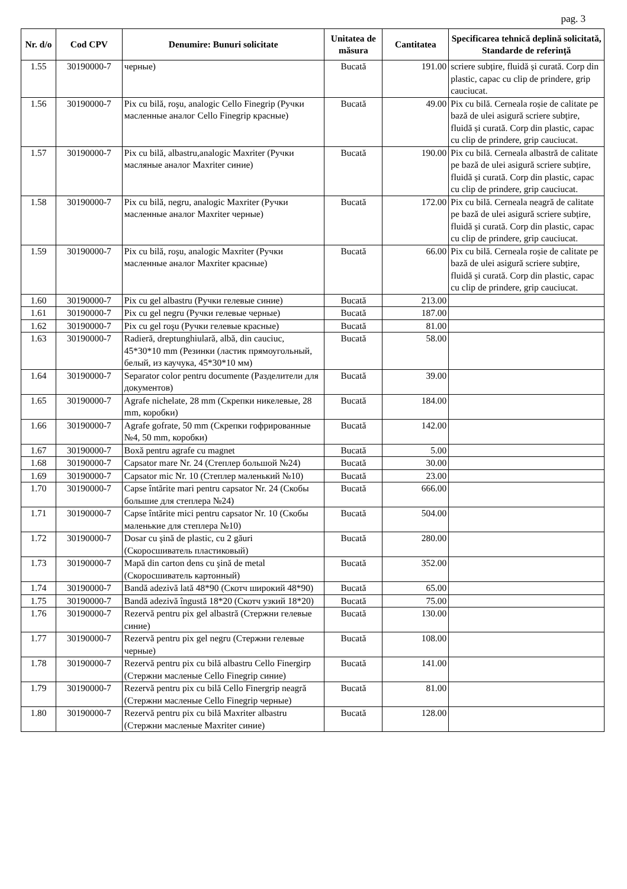pag. 3
| Nr. d/o | Cod CPV | Denumire: Bunuri solicitate | Unitatea de măsura | Cantitatea | Specificarea tehnică deplină solicitată, Standarde de referinţă |
| --- | --- | --- | --- | --- | --- |
| 1.55 | 30190000-7 | черные) | Bucată | 191.00 | scriere subțire, fluidă și curată. Corp din plastic, capac cu clip de prindere, grip cauciucat. |
| 1.56 | 30190000-7 | Pix cu bilă, roşu, analogic Cello Finegrip (Ручки масленные аналог Cello Finegrip красные) | Bucată | 49.00 | Pix cu bilă. Cerneala roșie de calitate pe bază de ulei asigură scriere subțire, fluidă și curată. Corp din plastic, capac cu clip de prindere, grip cauciucat. |
| 1.57 | 30190000-7 | Pix cu bilă, albastru,analogic Maxriter (Ручки масляные аналог Maxriter синие) | Bucată | 190.00 | Pix cu bilă. Cerneala albastră de calitate pe bază de ulei asigură scriere subțire, fluidă și curată. Corp din plastic, capac cu clip de prindere, grip cauciucat. |
| 1.58 | 30190000-7 | Pix cu bilă, negru, analogic Maxriter (Ручки масленные аналог Maxriter черные) | Bucată | 172.00 | Pix cu bilă. Cerneala neagră de calitate pe bază de ulei asigură scriere subțire, fluidă și curată. Corp din plastic, capac cu clip de prindere, grip cauciucat. |
| 1.59 | 30190000-7 | Pix cu bilă, roşu, analogic Maxriter (Ручки масленные аналог Maxriter красные) | Bucată | 66.00 | Pix cu bilă. Cerneala roșie de calitate pe bază de ulei asigură scriere subțire, fluidă și curată. Corp din plastic, capac cu clip de prindere, grip cauciucat. |
| 1.60 | 30190000-7 | Pix cu gel albastru (Ручки гелевые синие) | Bucată | 213.00 | |
| 1.61 | 30190000-7 | Pix cu gel negru (Ручки гелевые черные) | Bucată | 187.00 | |
| 1.62 | 30190000-7 | Pix cu gel roşu (Ручки гелевые красные) | Bucată | 81.00 | |
| 1.63 | 30190000-7 | Radieră, dreptunghiulară, albă, din cauciuc, 45*30*10 mm (Резинки (ластик прямоугольный, белый, из каучука, 45*30*10 мм) | Bucată | 58.00 | |
| 1.64 | 30190000-7 | Separator color pentru documente (Разделители для документов) | Bucată | 39.00 | |
| 1.65 | 30190000-7 | Agrafe nichelate, 28 mm (Скрепки никелевые, 28 mm, коробки) | Bucată | 184.00 | |
| 1.66 | 30190000-7 | Agrafe gofrate, 50 mm (Скрепки гофрированные №4, 50 mm, коробки) | Bucată | 142.00 | |
| 1.67 | 30190000-7 | Boxă pentru agrafe cu magnet | Bucată | 5.00 | |
| 1.68 | 30190000-7 | Capsator mare Nr. 24 (Степлер большой №24) | Bucată | 30.00 | |
| 1.69 | 30190000-7 | Capsator mic Nr. 10 (Степлер маленький №10) | Bucată | 23.00 | |
| 1.70 | 30190000-7 | Capse întărite mari pentru capsator Nr. 24 (Скобы большие для степлера №24) | Bucată | 666.00 | |
| 1.71 | 30190000-7 | Capse întărite mici pentru capsator Nr. 10 (Скобы маленькие для степлера №10) | Bucată | 504.00 | |
| 1.72 | 30190000-7 | Dosar cu şină de plastic, cu 2 găuri (Скоросшиватель пластиковый) | Bucată | 280.00 | |
| 1.73 | 30190000-7 | Mapă din carton dens cu şină de metal (Скоросшиватель картонный) | Bucată | 352.00 | |
| 1.74 | 30190000-7 | Bandă adezivă lată 48*90 (Скотч широкий 48*90) | Bucată | 65.00 | |
| 1.75 | 30190000-7 | Bandă adezivă îngustă 18*20 (Скотч узкий 18*20) | Bucată | 75.00 | |
| 1.76 | 30190000-7 | Rezervă pentru pix gel albastră (Стержни гелевые синие) | Bucată | 130.00 | |
| 1.77 | 30190000-7 | Rezervă pentru pix gel negru (Стержни гелевые черные) | Bucată | 108.00 | |
| 1.78 | 30190000-7 | Rezervă pentru pix cu bilă albastru Cello Finergirp (Стержни масленые Cello Finegrip синие) | Bucată | 141.00 | |
| 1.79 | 30190000-7 | Rezervă pentru pix cu bilă Cello Finergrip neagră (Стержни масленые Cello Finegrip черные) | Bucată | 81.00 | |
| 1.80 | 30190000-7 | Rezervă pentru pix cu bilă Maxriter albastru (Стержни масленые Maxriter синие) | Bucată | 128.00 | |